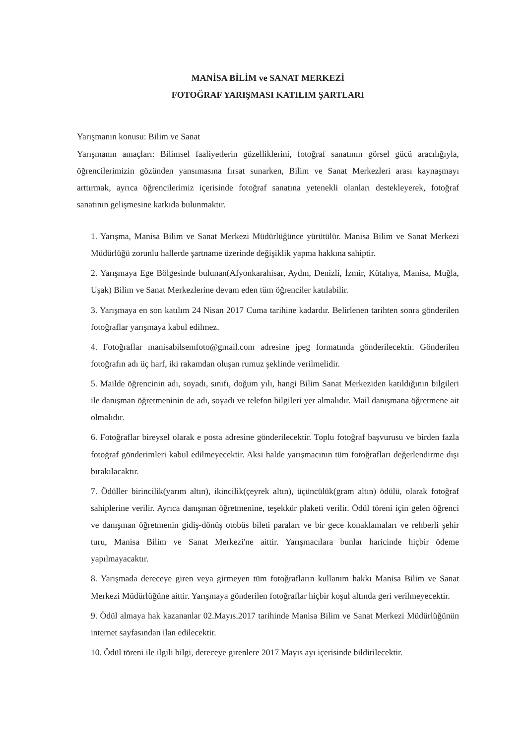MANİSA BİLİM ve SANAT MERKEZİ
FOTOĞRAF YARIŞMASI KATILIM ŞARTLARI
Yarışmanın konusu: Bilim ve Sanat
Yarışmanın amaçları: Bilimsel faaliyetlerin güzelliklerini, fotoğraf sanatının görsel gücü aracılığıyla, öğrencilerimizin gözünden yansımasına fırsat sunarken, Bilim ve Sanat Merkezleri arası kaynaşmayı arttırmak, ayrıca öğrencilerimiz içerisinde fotoğraf sanatına yetenekli olanları destekleyerek, fotoğraf sanatının gelişmesine katkıda bulunmaktır.
1. Yarışma, Manisa Bilim ve Sanat Merkezi Müdürlüğünce yürütülür. Manisa Bilim ve Sanat Merkezi Müdürlüğü zorunlu hallerde şartname üzerinde değişiklik yapma hakkına sahiptir.
2. Yarışmaya Ege Bölgesinde bulunan(Afyonkarahisar, Aydın, Denizli, İzmir, Kütahya, Manisa, Muğla, Uşak) Bilim ve Sanat Merkezlerine devam eden tüm öğrenciler katılabilir.
3. Yarışmaya en son katılım 24 Nisan 2017 Cuma tarihine kadardır. Belirlenen tarihten sonra gönderilen fotoğraflar yarışmaya kabul edilmez.
4. Fotoğraflar manisabilsemfoto@gmail.com adresine jpeg formatında gönderilecektir. Gönderilen fotoğrafın adı üç harf, iki rakamdan oluşan rumuz şeklinde verilmelidir.
5. Mailde öğrencinin adı, soyadı, sınıfı, doğum yılı, hangi Bilim Sanat Merkeziden katıldığının bilgileri ile danışman öğretmeninin de adı, soyadı ve telefon bilgileri yer almalıdır. Mail danışmana öğretmene ait olmalıdır.
6. Fotoğraflar bireysel olarak e posta adresine gönderilecektir. Toplu fotoğraf başvurusu ve birden fazla fotoğraf gönderimleri kabul edilmeyecektir. Aksi halde yarışmacının tüm fotoğrafları değerlendirme dışı bırakılacaktır.
7. Ödüller birincilik(yarım altın), ikincilik(çeyrek altın), üçüncülük(gram altın) ödülü, olarak fotoğraf sahiplerine verilir. Ayrıca danışman öğretmenine, teşekkür plaketi verilir. Ödül töreni için gelen öğrenci ve danışman öğretmenin gidiş-dönüş otobüs bileti paraları ve bir gece konaklamaları ve rehberli şehir turu, Manisa Bilim ve Sanat Merkezi'ne aittir. Yarışmacılara bunlar haricinde hiçbir ödeme yapılmayacaktır.
8. Yarışmada dereceye giren veya girmeyen tüm fotoğrafların kullanım hakkı Manisa Bilim ve Sanat Merkezi Müdürlüğüne aittir. Yarışmaya gönderilen fotoğraflar hiçbir koşul altında geri verilmeyecektir.
9. Ödül almaya hak kazananlar 02.Mayıs.2017 tarihinde Manisa Bilim ve Sanat Merkezi Müdürlüğünün internet sayfasından ilan edilecektir.
10. Ödül töreni ile ilgili bilgi, dereceye girenlere 2017 Mayıs ayı içerisinde bildirilecektir.